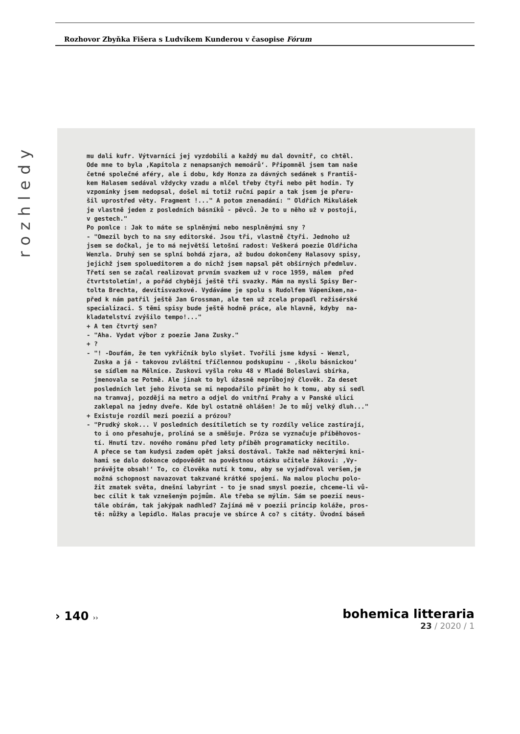Rozhovor Zbyňka Fišera s Ludvíkem Kunderou v časopise Fórum
rozhledy
mu dali kufr. Výtvarníci jej vyzdobili a každý mu dal dovnitř, co chtěl. Ode mne to byla ‚Kapitola z nenapsaných memoárů‘. Připomněl jsem tam naše četné společné aféry, ale i dobu, kdy Honza za dávných sedánek s Františ- kem Halasem sedával vždycky vzadu a mlčel třeby čtyři nebo pět hodin. Ty vzpomínky jsem nedopsal, došel mi totiž ruční papír a tak jsem je přeru- šil uprostřed věty. Fragment !..." A potom znenadání: " Oldřich Mikulášek je vlastně jeden z posledních básníků - pěvců. Je to u něho už v postoji, v gestech." Po pomlce : Jak to máte se splněnými nebo nesplněnými sny ? - "Omezil bych to na sny editorské. Jsou tři, vlastně čtyři. Jednoho už jsem se dočkal, je to má největší letošní radost: Veškerá poezie Oldřicha Wenzla. Druhý sen se splní bohdá zjara, až budou dokončeny Halasovy spisy, jejichž jsem spolueditorem a do nichž jsem napsal pět obšírných předmluv. Třetí sen se začal realizovat prvním svazkem už v roce 1959, málem před čtvrtstoletím!, a pořád chybějí ještě tři svazky. Mám na mysli Spisy Ber- tolta Brechta, devítisvazkové. Vydáváme je spolu s Rudolfem Vápeníkem,na- před k nám patřil ještě Jan Grossman, ale ten už zcela propadl režisérské specializaci. S těmi spisy bude ještě hodně práce, ale hlavně, kdyby na- kladatelství zvýšilo tempo!..." + A ten čtvrtý sen? - "Aha. Vydat výbor z poezie Jana Zusky." + ? - "! -Doufám, že ten vykřičník bylo slyšet. Tvořili jsme kdysi - Wenzl, Zuska a já - takovou zvláštní tříčlennou podskupinu - ‚školu básnickou‘ se sídlem na Mělníce. Zuskovi vyšla roku 48 v Mladé Boleslavi sbírka, jmenovala se Potmě. Ale jinak to byl úžasně neprůbojný člověk. Za deset posledních let jeho života se mi nepodařilo přimět ho k tomu, aby si sedl na tramvaj, později na metro a odjel do vnitřní Prahy a v Panské ulici zaklepal na jedny dveře. Kde byl ostatně ohlášen! Je to můj velký dluh..." + Existuje rozdíl mezi poezií a prózou? - "Prudký skok... V posledních desítiletích se ty rozdíly velice zastírají, to i ono přesahuje, prolíná se a směšuje. Próza se vyznačuje příběhovos- tí. Hnutí tzv. nového románu před lety příběh programaticky necítilo. A přece se tam kudysi zadem opět jaksi dostával. Takže nad některými kni- hami se dalo dokonce odpovědět na pověstnou otázku učitele žákovi: ‚Vy- právějte obsah!‘ To, co člověka nutí k tomu, aby se vyjadřoval veršem,je možná schopnost navazovat takzvané krátké spojení. Na malou plochu polo- žit zmatek světa, dnešní labyrint - to je snad smysl poezie, chceme-li vů- bec cílit k tak vznešeným pojmům. Ale třeba se mýlím. Sám se poezií neus- tále obírám, tak jakýpak nadhled? Zajímá mě v poezii princip koláže, pros- tě: nůžky a lepidlo. Halas pracuje ve sbírce A co? s citáty. Úvodní báseň
› 140 ››
bohemica litteraria
23 / 2020 / 1